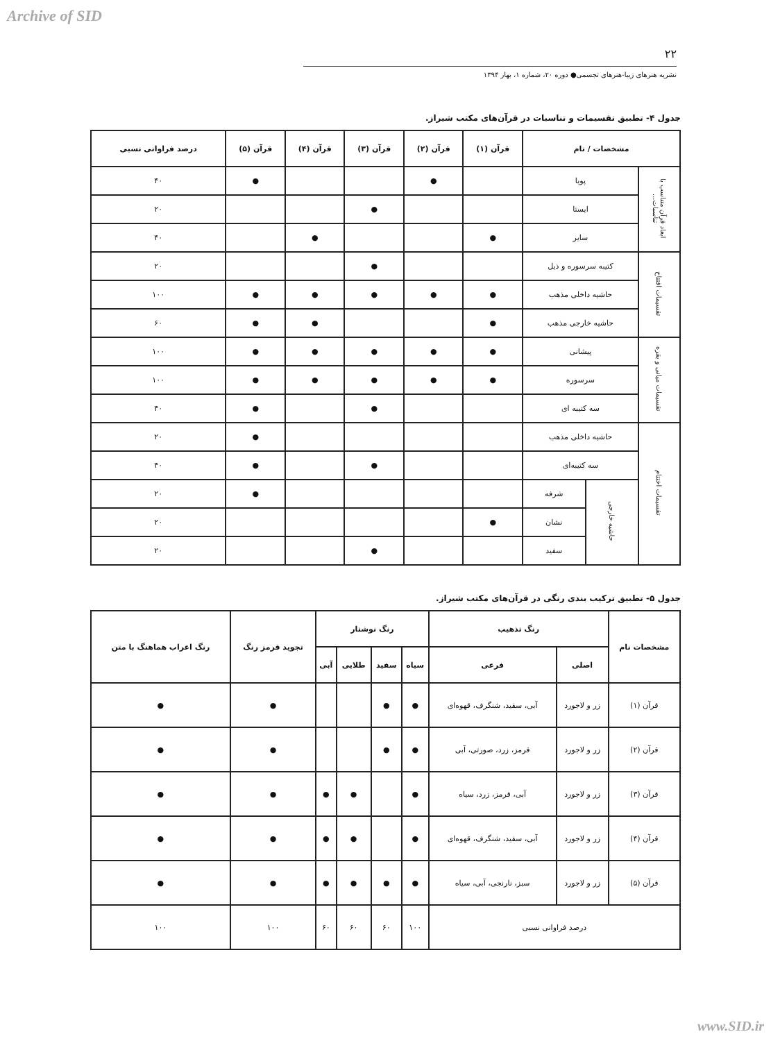Archive of SID
۲۲
نشریه هنرهای زیبا-هنرهای تجسمی● دوره ۲۰، شماره ۱، بهار ۱۳۹۴
جدول ۴- تطبیق تقسیمات و تناسبات در قرآن‌های مکتب شیراز.
| مشخصات / نام | | | قرآن (۱) | قرآن (۲) | قرآن (۳) | قرآن (۴) | قرآن (۵) | درصد فراوانی نسبی |
| --- | --- | --- | --- | --- | --- | --- | --- | --- |
| ابعاد قرآن متناسب با تناسبات... | پویا | | | ● | | | ● | ۴۰ |
| | ایستا | | | | ● | | | ۲۰ |
| | سایر | | ● | | | ● | | ۴۰ |
| تقسیمات افتتاح | کتیبه سرسوره و ذیل | | | | ● | | | ۲۰ |
| | حاشیه داخلی مذهب | | ● | ● | ● | ● | ● | ۱۰۰ |
| | حاشیه خارجی مذهب | | ● | | | ● | ● | ۶۰ |
| تقسیمات میانی و بقره | پیشانی | | ● | ● | ● | ● | ● | ۱۰۰ |
| | سرسوره | | ● | ● | ● | ● | ● | ۱۰۰ |
| | سه کتیبه ای | | | | ● | | ● | ۴۰ |
| تقسیمات اختتام | حاشیه داخلی مذهب | | | | | | ● | ۲۰ |
| | سه کتیبه‌ای | | | | ● | | ● | ۴۰ |
| | حاشیه خارجی | شرفه | | | | | ● | ۲۰ |
| | | نشان | ● | | | | | ۲۰ |
| | | سفید | | | ● | | | ۲۰ |
جدول ۵- تطبیق ترکیب بندی رنگی در قرآن‌های مکتب شیراز.
| مشخصات نام | رنگ تذهیب | | رنگ نوشتار | | | | تجوید قرمز رنگ | رنگ اعراب هماهنگ با متن |
| --- | --- | --- | --- | --- | --- | --- | --- | --- |
| | اصلی | فرعی | سیاه | سفید | طلایی | آبی | | |
| قرآن (۱) | زر و لاجورد | آبی، سفید، شنگرف، قهوه‌ای | ● | ● | | | ● | ● |
| قرآن (۲) | زر و لاجورد | قرمز، زرد، صورتی، آبی | ● | ● | | | ● | ● |
| قرآن (۳) | زر و لاجورد | آبی، قرمز، زرد، سیاه | ● | | ● | ● | ● | ● |
| قرآن (۴) | زر و لاجورد | آبی، سفید، شنگرف، قهوه‌ای | ● | | ● | ● | ● | ● |
| قرآن (۵) | زر و لاجورد | سبز، نارنجی، آبی، سیاه | ● | ● | ● | ● | ● | ● |
| درصد فراوانی نسبی | | | ۱۰۰ | ۶۰ | ۶۰ | ۶۰ | ۱۰۰ | ۱۰۰ |
www.SID.ir